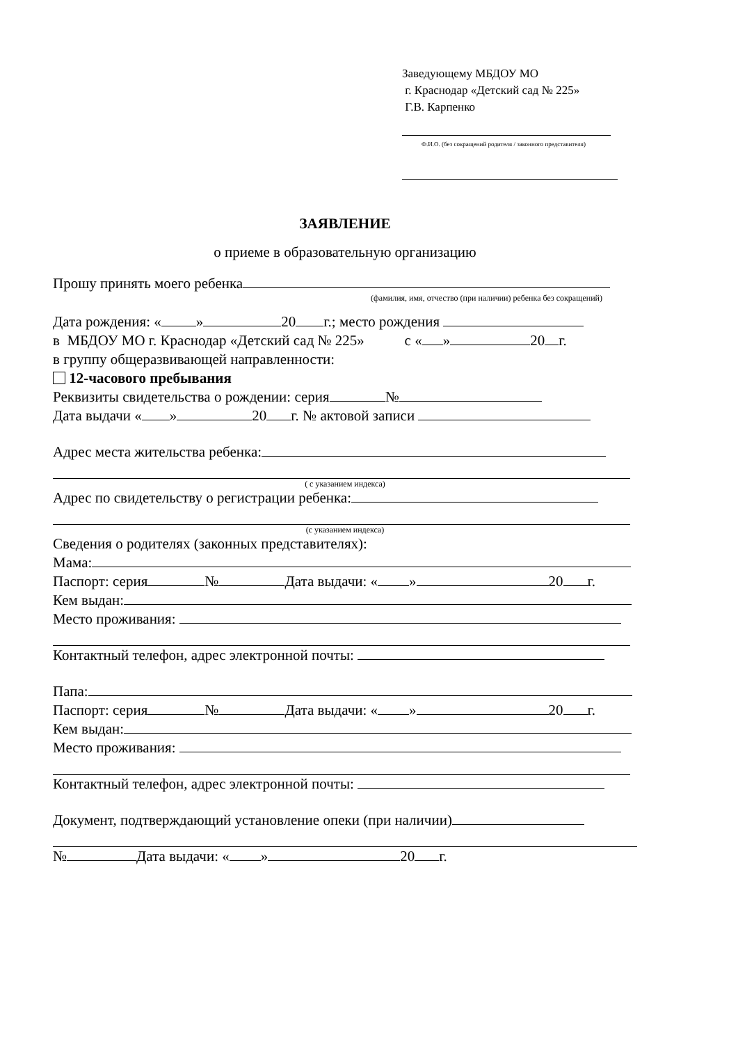Заведующему МБДОУ МО
г. Краснодар «Детский сад № 225»
Г.В. Карпенко
Ф.И.О. (без сокращений родителя / законного представителя)
ЗАЯВЛЕНИЕ
о приеме в образовательную организацию
Прошу принять моего ребенка
(фамилия, имя, отчество (при наличии) ребенка без сокращений)
Дата рождения: « » 20 г.; место рождения
в МБДОУ МО г. Краснодар «Детский сад № 225» с « » 20 г.
в группу общеразвивающей направленности:
12-часового пребывания
Реквизиты свидетельства о рождении: серия №
Дата выдачи « » 20 г. № актовой записи
Адрес места жительства ребенка:
( с указанием индекса)
Адрес по свидетельству о регистрации ребенка:
(с указанием индекса)
Сведения о родителях (законных представителях):
Мама:
Паспорт: серия № Дата выдачи: « » 20 г.
Кем выдан:
Место проживания:
Контактный телефон, адрес электронной почты:
Папа:
Паспорт: серия № Дата выдачи: « » 20 г.
Кем выдан:
Место проживания:
Контактный телефон, адрес электронной почты:
Документ, подтверждающий установление опеки (при наличии)
№ Дата выдачи: « » 20 г.